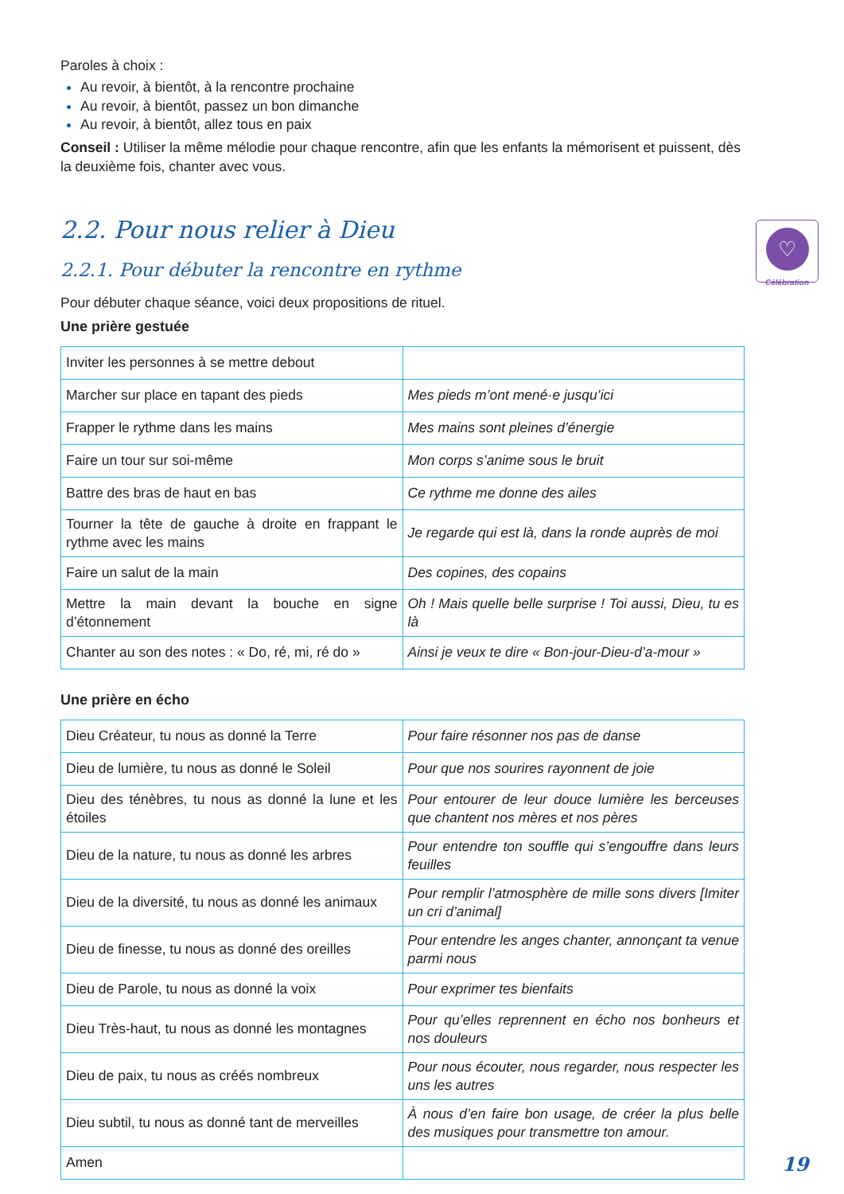♡
Célébration
Paroles à choix :
Au revoir, à bientôt, à la rencontre prochaine
Au revoir, à bientôt, passez un bon dimanche
Au revoir, à bientôt, allez tous en paix
Conseil : Utiliser la même mélodie pour chaque rencontre, afin que les enfants la mémorisent et puissent, dès la deuxième fois, chanter avec vous.
2.2. Pour nous relier à Dieu
2.2.1. Pour débuter la rencontre en rythme
Pour débuter chaque séance, voici deux propositions de rituel.
Une prière gestuée
| Inviter les personnes à se mettre debout | |
| Marcher sur place en tapant des pieds | Mes pieds m’ont mené·e jusqu’ici |
| Frapper le rythme dans les mains | Mes mains sont pleines d’énergie |
| Faire un tour sur soi-même | Mon corps s’anime sous le bruit |
| Battre des bras de haut en bas | Ce rythme me donne des ailes |
| Tourner la tête de gauche à droite en frappant le rythme avec les mains | Je regarde qui est là, dans la ronde auprès de moi |
| Faire un salut de la main | Des copines, des copains |
| Mettre la main devant la bouche en signe d’étonnement | Oh ! Mais quelle belle surprise ! Toi aussi, Dieu, tu es là |
| Chanter au son des notes : « Do, ré, mi, ré do » | Ainsi je veux te dire « Bon-jour-Dieu-d’a-mour » |
Une prière en écho
| Dieu Créateur, tu nous as donné la Terre | Pour faire résonner nos pas de danse |
| Dieu de lumière, tu nous as donné le Soleil | Pour que nos sourires rayonnent de joie |
| Dieu des ténèbres, tu nous as donné la lune et les étoiles | Pour entourer de leur douce lumière les berceuses que chantent nos mères et nos pères |
| Dieu de la nature, tu nous as donné les arbres | Pour entendre ton souffle qui s’engouffre dans leurs feuilles |
| Dieu de la diversité, tu nous as donné les animaux | Pour remplir l’atmosphère de mille sons divers [Imiter un cri d’animal] |
| Dieu de finesse, tu nous as donné des oreilles | Pour entendre les anges chanter, annonçant ta venue parmi nous |
| Dieu de Parole, tu nous as donné la voix | Pour exprimer tes bienfaits |
| Dieu Très-haut, tu nous as donné les montagnes | Pour qu’elles reprennent en écho nos bonheurs et nos douleurs |
| Dieu de paix, tu nous as créés nombreux | Pour nous écouter, nous regarder, nous respecter les uns les autres |
| Dieu subtil, tu nous as donné tant de merveilles | À nous d’en faire bon usage, de créer la plus belle des musiques pour transmettre ton amour. |
| Amen | |
19